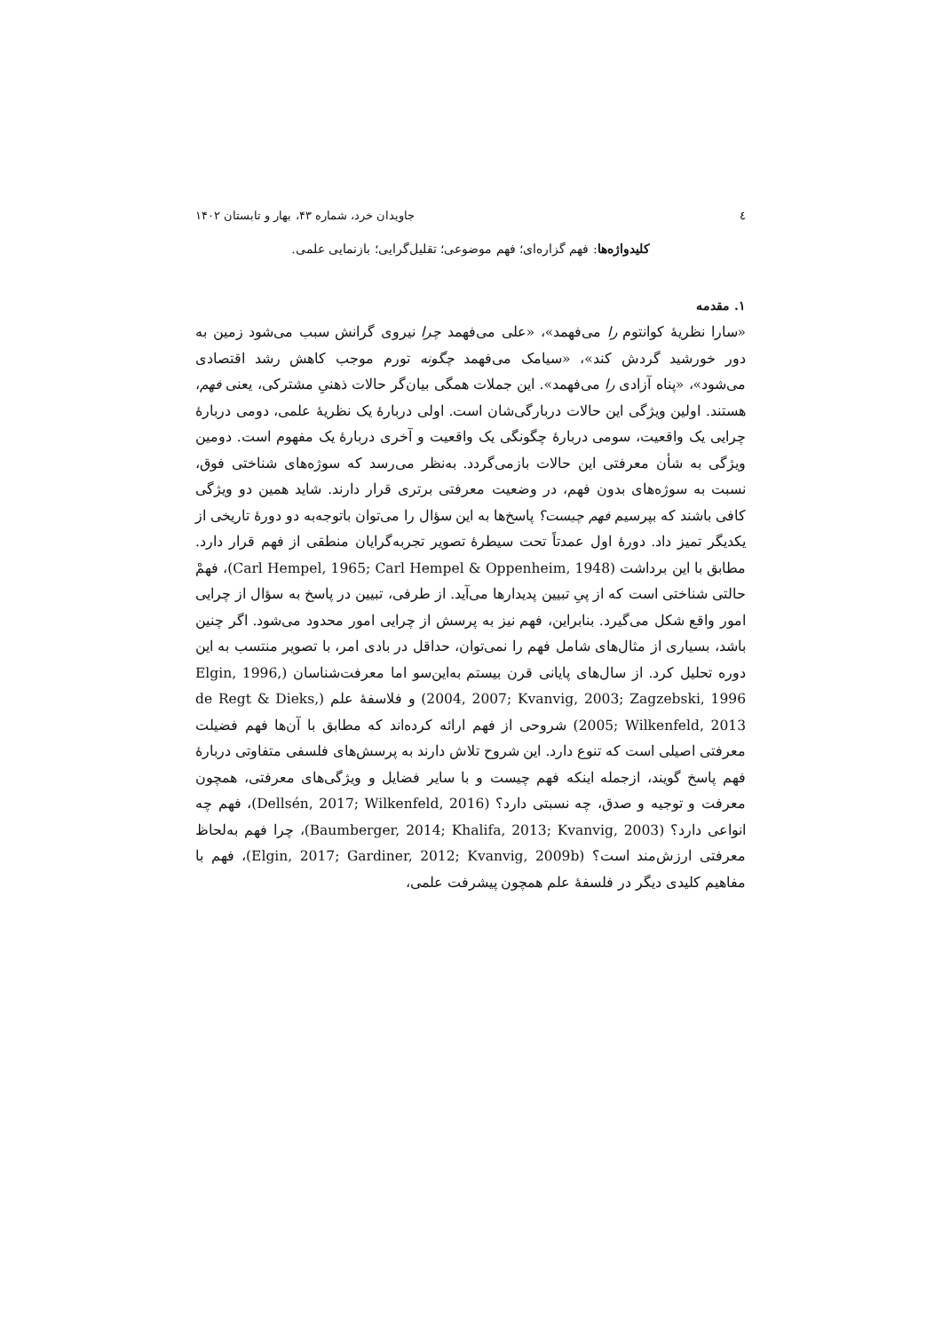٤ جاویدان خرد، شماره ۴۳، بهار و تابستان ۱۴۰۲
کلیدواژه‌ها: فهم گزاره‌ای؛ فهم موضوعی؛ تقلیل‌گرایی؛ بازنمایی علمی.
۱. مقدمه
«سارا نظریهٔ کوانتوم را می‌فهمد»، «علی می‌فهمد چرا نیروی گرانش سبب می‌شود زمین به دور خورشید گردش کند»، «سیامک می‌فهمد چگونه تورم موجب کاهش رشد اقتصادی می‌شود»، «پناه آزادی را می‌فهمد». این جملات همگی بیان‌گر حالات ذهنیِ مشترکی، یعنی فهم، هستند. اولین ویژگی این حالات دربارگی‌شان است. اولی دربارهٔ یک نظریهٔ علمی، دومی دربارهٔ چرایی یک واقعیت، سومی دربارهٔ چگونگی یک واقعیت و آخری دربارهٔ یک مفهوم است. دومین ویژگی به شأن معرفتی این حالات بازمی‌گردد. به‌نظر می‌رسد که سوژه‌های شناختی فوق، نسبت به سوژه‌های بدون فهم، در وضعیت معرفتی برتری قرار دارند. شاید همین دو ویژگی کافی باشند که بپرسیم فهم چیست؟ پاسخ‌ها به این سؤال را می‌توان باتوجه‌به دو دورهٔ تاریخی از یکدیگر تمیز داد. دورهٔ اول عمدتاً تحت سیطرهٔ تصویر تجربه‌گرایان منطقی از فهم قرار دارد. مطابق با این برداشت (Carl Hempel, 1965; Carl Hempel & Oppenheim, 1948)، فهمْ حالتی شناختی است که از پیِ تبیین پدیدارها می‌آید. از طرفی، تبیین در پاسخ به سؤال از چرایی امور واقع شکل می‌گیرد. بنابراین، فهم نیز به پرسش از چرایی امور محدود می‌شود. اگر چنین باشد، بسیاری از مثال‌های شامل فهم را نمی‌توان، حداقل در بادی امر، با تصویر منتسب به این دوره تحلیل کرد. از سال‌های پایانی قرن بیستم به‌این‌سو اما معرفت‌شناسان (Elgin, 1996, 2004, 2007; Kvanvig, 2003; Zagzebski, 1996) و فلاسفهٔ علم (de Regt & Dieks, 2005; Wilkenfeld, 2013) شروحی از فهم ارائه کرده‌اند که مطابق با آن‌ها فهم فضیلت معرفتی اصیلی است که تنوع دارد. این شروح تلاش دارند به پرسش‌های فلسفی متفاوتی دربارهٔ فهم پاسخ گویند، ازجمله اینکه فهم چیست و با سایر فضایل و ویژگی‌های معرفتی، همچون معرفت و توجیه و صدق، چه نسبتی دارد؟ (Dellsén, 2017; Wilkenfeld, 2016)، فهم چه انواعی دارد؟ (Baumberger, 2014; Khalifa, 2013; Kvanvig, 2003)، چرا فهم به‌لحاظ معرفتی ارزش‌مند است؟ (Elgin, 2017; Gardiner, 2012; Kvanvig, 2009b)، فهم با مفاهیم کلیدی دیگر در فلسفهٔ علم همچون پیشرفت علمی،